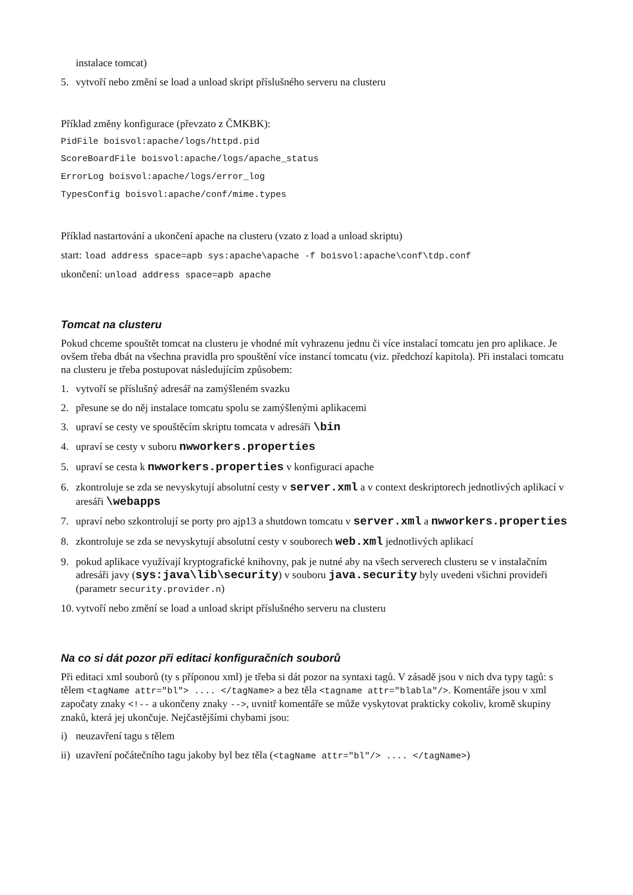instalace tomcat)
5. vytvoří nebo změní se load a unload skript příslušného serveru na clusteru
Příklad změny konfigurace (převzato z ČMKBK):
PidFile boisvol:apache/logs/httpd.pid
ScoreBoardFile boisvol:apache/logs/apache_status
ErrorLog boisvol:apache/logs/error_log
TypesConfig boisvol:apache/conf/mime.types
Příklad nastartování a ukončení apache na clusteru (vzato z load a unload skriptu)
start: load address space=apb sys:apache\apache -f boisvol:apache\conf\tdp.conf
ukončení: unload address space=apb apache
Tomcat na clusteru
Pokud chceme spouštět tomcat na clusteru je vhodné mít vyhrazenu jednu či více instalací tomcatu jen pro aplikace. Je ovšem třeba dbát na všechna pravidla pro spouštění více instancí tomcatu (viz. předchozí kapitola). Při instalaci tomcatu na clusteru je třeba postupovat následujícím způsobem:
1. vytvoří se příslušný adresář na zamýšleném svazku
2. přesune se do něj instalace tomcatu spolu se zamýšlenými aplikacemi
3. upraví se cesty ve spouštěcím skriptu tomcata v adresáři \bin
4. upraví se cesty v suboru nwworkers.properties
5. upraví se cesta k nwworkers.properties v konfiguraci apache
6. zkontroluje se zda se nevyskytují absolutní cesty v server.xml a v context deskriptorech jednotlivých aplikací v aresáři \webapps
7. upraví nebo szkontrolují se porty pro ajp13 a shutdown tomcatu v server.xml a nwworkers.properties
8. zkontroluje se zda se nevyskytují absolutní cesty v souborech web.xml jednotlivých aplikací
9. pokud aplikace využívají kryptografické knihovny, pak je nutné aby na všech serverech clusteru se v instalačním adresáři javy (sys:java\lib\security) v souboru java.security byly uvedeni všichni provideři (parametr security.provider.n)
10. vytvoří nebo změní se load a unload skript příslušného serveru na clusteru
Na co si dát pozor při editaci konfiguračních souborů
Při editaci xml souborů (ty s příponou xml) je třeba si dát pozor na syntaxi tagů. V zásadě jsou v nich dva typy tagů: s tělem <tagName attr="bl"> .... </tagName> a bez těla <tagname attr="blabla"/>. Komentáře jsou v xml započaty znaky <!-- a ukončeny znaky -->, uvnitř komentáře se může vyskytovat prakticky cokoliv, kromě skupiny znaků, která jej ukončuje. Nejčastějšími chybami jsou:
i) neuzavření tagu s tělem
ii) uzavření počátečního tagu jakoby byl bez těla (<tagName attr="bl"/> .... </tagName>)